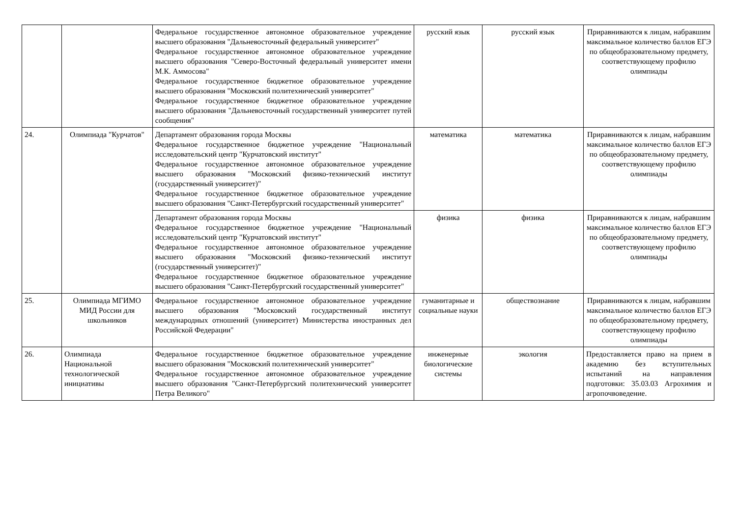| | | Федеральное государственное автономное образовательное учреждение высшего образования "Дальневосточный федеральный университет" Федеральное государственное автономное образовательное учреждение высшего образования "Северо-Восточный федеральный университет имени М.К. Аммосова" Федеральное государственное бюджетное образовательное учреждение высшего образования "Московский политехнический университет" Федеральное государственное бюджетное образовательное учреждение высшего образования "Дальневосточный государственный университет путей сообщения" | русский язык | русский язык | Приравниваются к лицам, набравшим максимальное количество баллов ЕГЭ по общеобразовательному предмету, соответствующему профилю олимпиады |
| 24. | Олимпиада "Курчатов" | Департамент образования города Москвы Федеральное государственное бюджетное учреждение "Национальный исследовательский центр "Курчатовский институт" Федеральное государственное автономное образовательное учреждение высшего образования "Московский физико-технический институт (государственный университет)" Федеральное государственное бюджетное образовательное учреждение высшего образования "Санкт-Петербургский государственный университет" | математика | математика | Приравниваются к лицам, набравшим максимальное количество баллов ЕГЭ по общеобразовательному предмету, соответствующему профилю олимпиады |
| | | Департамент образования города Москвы Федеральное государственное бюджетное учреждение "Национальный исследовательский центр "Курчатовский институт" Федеральное государственное автономное образовательное учреждение высшего образования "Московский физико-технический институт (государственный университет)" Федеральное государственное бюджетное образовательное учреждение высшего образования "Санкт-Петербургский государственный университет" | физика | физика | Приравниваются к лицам, набравшим максимальное количество баллов ЕГЭ по общеобразовательному предмету, соответствующему профилю олимпиады |
| 25. | Олимпиада МГИМО МИД России для школьников | Федеральное государственное автономное образовательное учреждение высшего образования "Московский государственный институт международных отношений (университет) Министерства иностранных дел Российской Федерации" | гуманитарные и социальные науки | обществознание | Приравниваются к лицам, набравшим максимальное количество баллов ЕГЭ по общеобразовательному предмету, соответствующему профилю олимпиады |
| 26. | Олимпиада Национальной технологической инициативы | Федеральное государственное бюджетное образовательное учреждение высшего образования "Московский политехнический университет" Федеральное государственное автономное образовательное учреждение высшего образования "Санкт-Петербургский политехнический университет Петра Великого" | инженерные биологические системы | экология | Предоставляется право на прием в академию без вступительных испытаний на направления подготовки: 35.03.03 Агрохимия и агропочвоведение. |